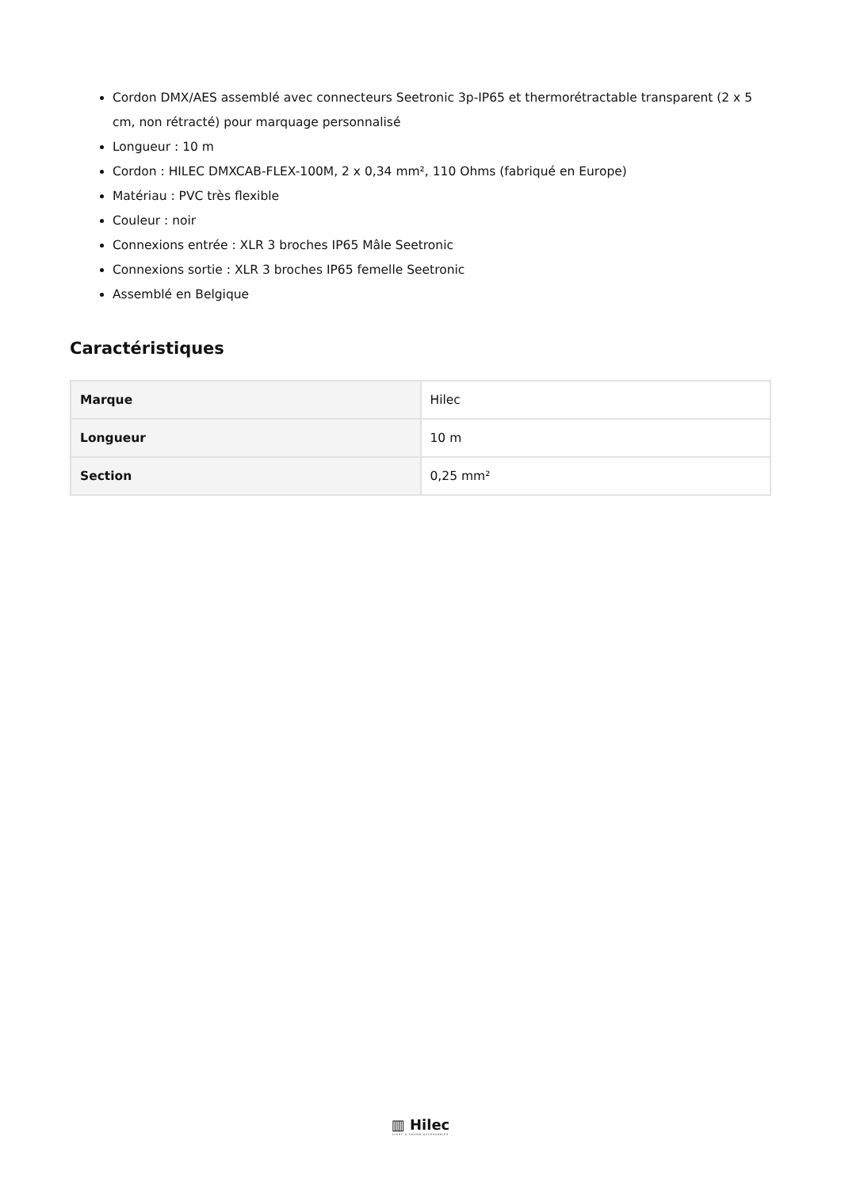Cordon DMX/AES assemblé avec connecteurs Seetronic 3p-IP65 et thermorétractable transparent (2 x 5 cm, non rétracté) pour marquage personnalisé
Longueur : 10 m
Cordon : HILEC DMXCAB-FLEX-100M, 2 x 0,34 mm², 110 Ohms (fabriqué en Europe)
Matériau : PVC très flexible
Couleur : noir
Connexions entrée : XLR 3 broches IP65 Mâle Seetronic
Connexions sortie : XLR 3 broches IP65 femelle Seetronic
Assemblé en Belgique
Caractéristiques
| Marque | Hilec |
| Longueur | 10 m |
| Section | 0,25 mm² |
▥ Hilec
LIGHT & SOUND ACCESSORIES